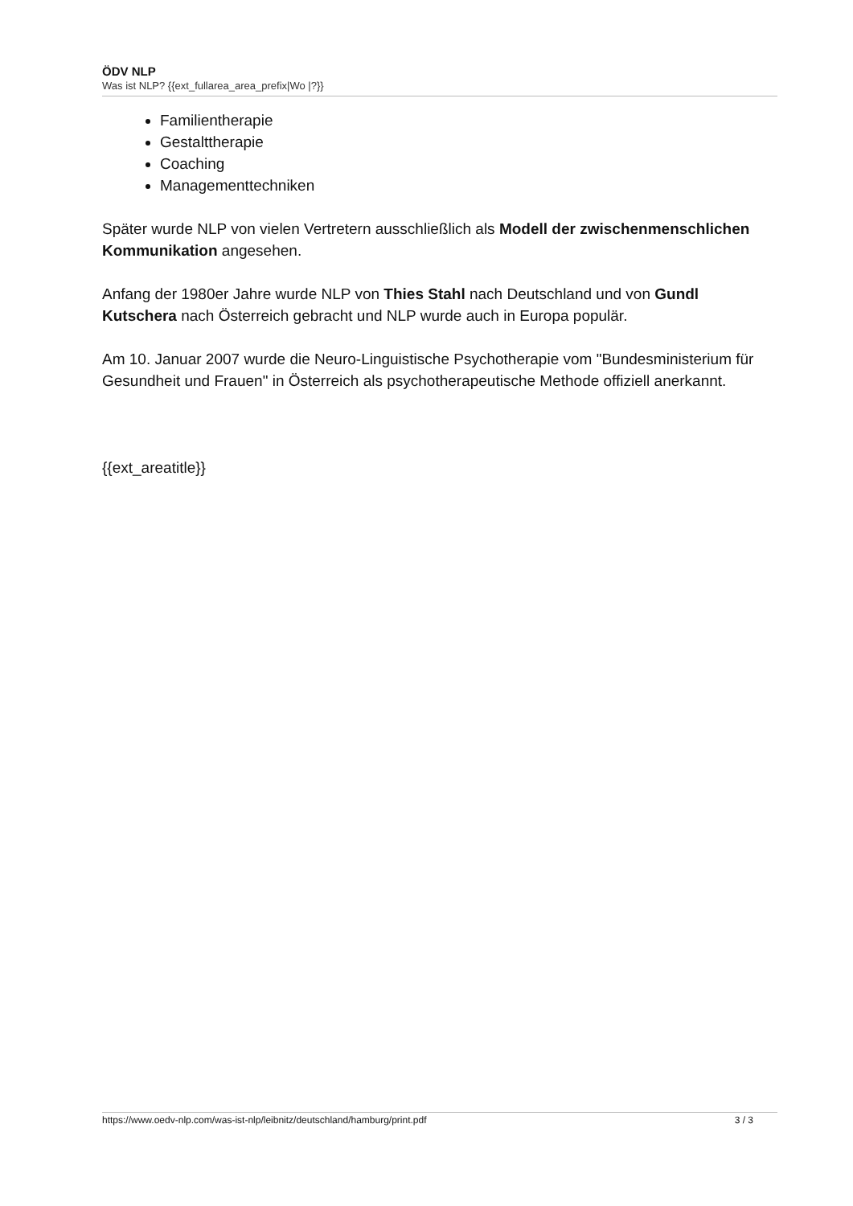ÖDV NLP
Was ist NLP? {{ext_fullarea_area_prefix|Wo |?}}
Familientherapie
Gestalttherapie
Coaching
Managementtechniken
Später wurde NLP von vielen Vertretern ausschließlich als Modell der zwischenmenschlichen Kommunikation angesehen.
Anfang der 1980er Jahre wurde NLP von Thies Stahl nach Deutschland und von Gundl Kutschera nach Österreich gebracht und NLP wurde auch in Europa populär.
Am 10. Januar 2007 wurde die Neuro-Linguistische Psychotherapie vom "Bundesministerium für Gesundheit und Frauen" in Österreich als psychotherapeutische Methode offiziell anerkannt.
{{ext_areatitle}}
https://www.oedv-nlp.com/was-ist-nlp/leibnitz/deutschland/hamburg/print.pdf 3 / 3